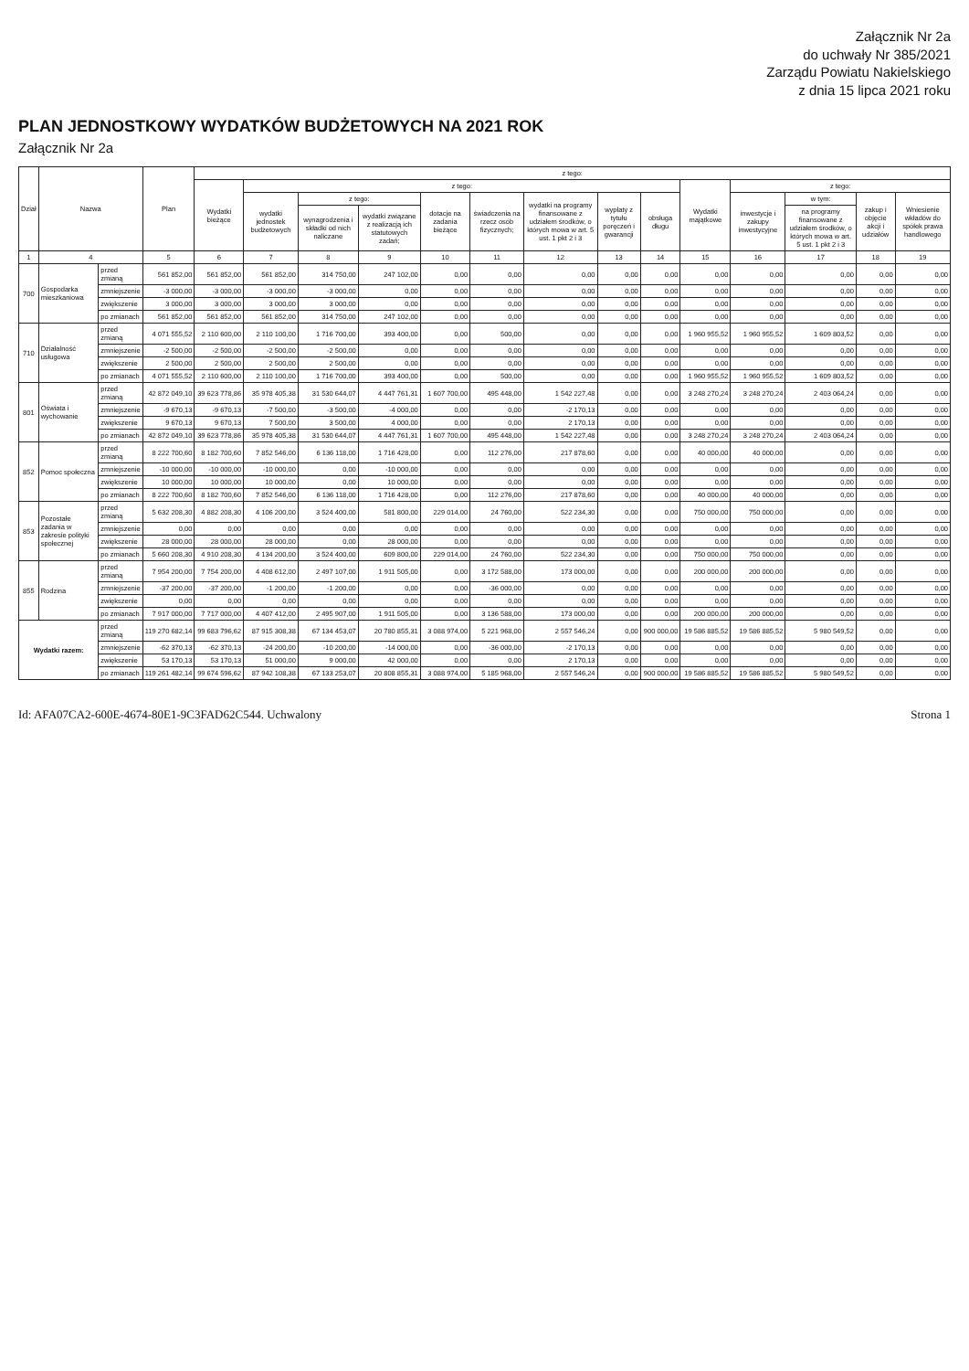Załącznik Nr 2a
do uchwały Nr 385/2021
Zarządu Powiatu Nakielskiego
z dnia 15 lipca 2021 roku
PLAN JEDNOSTKOWY WYDATKÓW BUDŻETOWYCH NA 2021 ROK
Załącznik Nr 2a
| Dział | Nazwa | | Plan | z tego: | | | | | | | | | | | | | |
| --- | --- | --- | --- | --- | --- | --- | --- | --- | --- | --- | --- | --- | --- | --- | --- | --- | --- |
| | | | | Wydatki bieżące | z tego: | | | | | | | | Wydatki majątkowe | z tego: | | | |
| | | | | | wydatki jednostek budżetowych | z tego: | | dotacje na zadania bieżące | świadczenia na rzecz osób fizycznych; | wydatki na programy finansowane z udziałem środków, o których mowa w art. 5 ust. 1 pkt 2 i 3 | wypłaty z tytułu poręczeń i gwarancji | obsługa długu | | inwestycje i zakupy inwestycyjne | w tym: | zakup i objęcie akcji i udziałów | Wniesienie wkładów do spółek prawa handlowego |
| | | | | | | wynagrodzenia i składki od nich naliczane | wydatki związane z realizacją ich statutowych zadań; | | | | | | | | na programy finansowane z udziałem środków, o których mowa w art. 5 ust. 1 pkt 2 i 3 | | |
| 1 | 4 | | 5 | 6 | 7 | 8 | 9 | 10 | 11 | 12 | 13 | 14 | 15 | 16 | 17 | 18 | 19 |
| 700 | Gospodarka mieszkaniowa | przed zmianą | 561 852,00 | 561 852,00 | 561 852,00 | 314 750,00 | 247 102,00 | 0,00 | 0,00 | 0,00 | 0,00 | 0,00 | 0,00 | 0,00 | 0,00 | 0,00 | 0,00 |
| | | zmniejszenie | -3 000,00 | -3 000,00 | -3 000,00 | -3 000,00 | 0,00 | 0,00 | 0,00 | 0,00 | 0,00 | 0,00 | 0,00 | 0,00 | 0,00 | 0,00 | 0,00 |
| | | zwiększenie | 3 000,00 | 3 000,00 | 3 000,00 | 3 000,00 | 0,00 | 0,00 | 0,00 | 0,00 | 0,00 | 0,00 | 0,00 | 0,00 | 0,00 | 0,00 | 0,00 |
| | | po zmianach | 561 852,00 | 561 852,00 | 561 852,00 | 314 750,00 | 247 102,00 | 0,00 | 0,00 | 0,00 | 0,00 | 0,00 | 0,00 | 0,00 | 0,00 | 0,00 | 0,00 |
| 710 | Działalność usługowa | przed zmianą | 4 071 555,52 | 2 110 600,00 | 2 110 100,00 | 1 716 700,00 | 393 400,00 | 0,00 | 500,00 | 0,00 | 0,00 | 0,00 | 1 960 955,52 | 1 960 955,52 | 1 609 803,52 | 0,00 | 0,00 |
| | | zmniejszenie | -2 500,00 | -2 500,00 | -2 500,00 | -2 500,00 | 0,00 | 0,00 | 0,00 | 0,00 | 0,00 | 0,00 | 0,00 | 0,00 | 0,00 | 0,00 | 0,00 |
| | | zwiększenie | 2 500,00 | 2 500,00 | 2 500,00 | 2 500,00 | 0,00 | 0,00 | 0,00 | 0,00 | 0,00 | 0,00 | 0,00 | 0,00 | 0,00 | 0,00 | 0,00 |
| | | po zmianach | 4 071 555,52 | 2 110 600,00 | 2 110 100,00 | 1 716 700,00 | 393 400,00 | 0,00 | 500,00 | 0,00 | 0,00 | 0,00 | 1 960 955,52 | 1 960 955,52 | 1 609 803,52 | 0,00 | 0,00 |
| 801 | Oświata i wychowanie | przed zmianą | 42 872 049,10 | 39 623 778,86 | 35 978 405,38 | 31 530 644,07 | 4 447 761,31 | 1 607 700,00 | 495 448,00 | 1 542 227,48 | 0,00 | 0,00 | 3 248 270,24 | 3 248 270,24 | 2 403 064,24 | 0,00 | 0,00 |
| | | zmniejszenie | -9 670,13 | -9 670,13 | -7 500,00 | -3 500,00 | -4 000,00 | 0,00 | 0,00 | -2 170,13 | 0,00 | 0,00 | 0,00 | 0,00 | 0,00 | 0,00 | 0,00 |
| | | zwiększenie | 9 670,13 | 9 670,13 | 7 500,00 | 3 500,00 | 4 000,00 | 0,00 | 0,00 | 2 170,13 | 0,00 | 0,00 | 0,00 | 0,00 | 0,00 | 0,00 | 0,00 |
| | | po zmianach | 42 872 049,10 | 39 623 778,86 | 35 978 405,38 | 31 530 644,07 | 4 447 761,31 | 1 607 700,00 | 495 448,00 | 1 542 227,48 | 0,00 | 0,00 | 3 248 270,24 | 3 248 270,24 | 2 403 064,24 | 0,00 | 0,00 |
| 852 | Pomoc społeczna | przed zmianą | 8 222 700,60 | 8 182 700,60 | 7 852 546,00 | 6 136 118,00 | 1 716 428,00 | 0,00 | 112 276,00 | 217 878,60 | 0,00 | 0,00 | 40 000,00 | 40 000,00 | 0,00 | 0,00 | 0,00 |
| | | zmniejszenie | -10 000,00 | -10 000,00 | -10 000,00 | 0,00 | -10 000,00 | 0,00 | 0,00 | 0,00 | 0,00 | 0,00 | 0,00 | 0,00 | 0,00 | 0,00 | 0,00 |
| | | zwiększenie | 10 000,00 | 10 000,00 | 10 000,00 | 0,00 | 10 000,00 | 0,00 | 0,00 | 0,00 | 0,00 | 0,00 | 0,00 | 0,00 | 0,00 | 0,00 | 0,00 |
| | | po zmianach | 8 222 700,60 | 8 182 700,60 | 7 852 546,00 | 6 136 118,00 | 1 716 428,00 | 0,00 | 112 276,00 | 217 878,60 | 0,00 | 0,00 | 40 000,00 | 40 000,00 | 0,00 | 0,00 | 0,00 |
| 853 | Pozostałe zadania w zakresie polityki społecznej | przed zmianą | 5 632 208,30 | 4 882 208,30 | 4 106 200,00 | 3 524 400,00 | 581 800,00 | 229 014,00 | 24 760,00 | 522 234,30 | 0,00 | 0,00 | 750 000,00 | 750 000,00 | 0,00 | 0,00 | 0,00 |
| | | zmniejszenie | 0,00 | 0,00 | 0,00 | 0,00 | 0,00 | 0,00 | 0,00 | 0,00 | 0,00 | 0,00 | 0,00 | 0,00 | 0,00 | 0,00 | 0,00 |
| | | zwiększenie | 28 000,00 | 28 000,00 | 28 000,00 | 0,00 | 28 000,00 | 0,00 | 0,00 | 0,00 | 0,00 | 0,00 | 0,00 | 0,00 | 0,00 | 0,00 | 0,00 |
| | | po zmianach | 5 660 208,30 | 4 910 208,30 | 4 134 200,00 | 3 524 400,00 | 609 800,00 | 229 014,00 | 24 760,00 | 522 234,30 | 0,00 | 0,00 | 750 000,00 | 750 000,00 | 0,00 | 0,00 | 0,00 |
| 855 | Rodzina | przed zmianą | 7 954 200,00 | 7 754 200,00 | 4 408 612,00 | 2 497 107,00 | 1 911 505,00 | 0,00 | 3 172 588,00 | 173 000,00 | 0,00 | 0,00 | 200 000,00 | 200 000,00 | 0,00 | 0,00 | 0,00 |
| | | zmniejszenie | -37 200,00 | -37 200,00 | -1 200,00 | -1 200,00 | 0,00 | 0,00 | -36 000,00 | 0,00 | 0,00 | 0,00 | 0,00 | 0,00 | 0,00 | 0,00 | 0,00 |
| | | zwiększenie | 0,00 | 0,00 | 0,00 | 0,00 | 0,00 | 0,00 | 0,00 | 0,00 | 0,00 | 0,00 | 0,00 | 0,00 | 0,00 | 0,00 | 0,00 |
| | | po zmianach | 7 917 000,00 | 7 717 000,00 | 4 407 412,00 | 2 495 907,00 | 1 911 505,00 | 0,00 | 3 136 588,00 | 173 000,00 | 0,00 | 0,00 | 200 000,00 | 200 000,00 | 0,00 | 0,00 | 0,00 |
| Wydatki razem: | | przed zmianą | 119 270 682,14 | 99 683 796,62 | 87 915 308,38 | 67 134 453,07 | 20 780 855,31 | 3 088 974,00 | 5 221 968,00 | 2 557 546,24 | 0,00 | 900 000,00 | 19 586 885,52 | 19 586 885,52 | 5 980 549,52 | 0,00 | 0,00 |
| | | zmniejszenie | -62 370,13 | -62 370,13 | -24 200,00 | -10 200,00 | -14 000,00 | 0,00 | -36 000,00 | -2 170,13 | 0,00 | 0,00 | 0,00 | 0,00 | 0,00 | 0,00 | 0,00 |
| | | zwiększenie | 53 170,13 | 53 170,13 | 51 000,00 | 9 000,00 | 42 000,00 | 0,00 | 0,00 | 2 170,13 | 0,00 | 0,00 | 0,00 | 0,00 | 0,00 | 0,00 | 0,00 |
| | | po zmianach | 119 261 482,14 | 99 674 596,62 | 87 942 108,38 | 67 133 253,07 | 20 808 855,31 | 3 088 974,00 | 5 185 968,00 | 2 557 546,24 | 0,00 | 900 000,00 | 19 586 885,52 | 19 586 885,52 | 5 980 549,52 | 0,00 | 0,00 |
Id: AFA07CA2-600E-4674-80E1-9C3FAD62C544. Uchwalony Strona 1